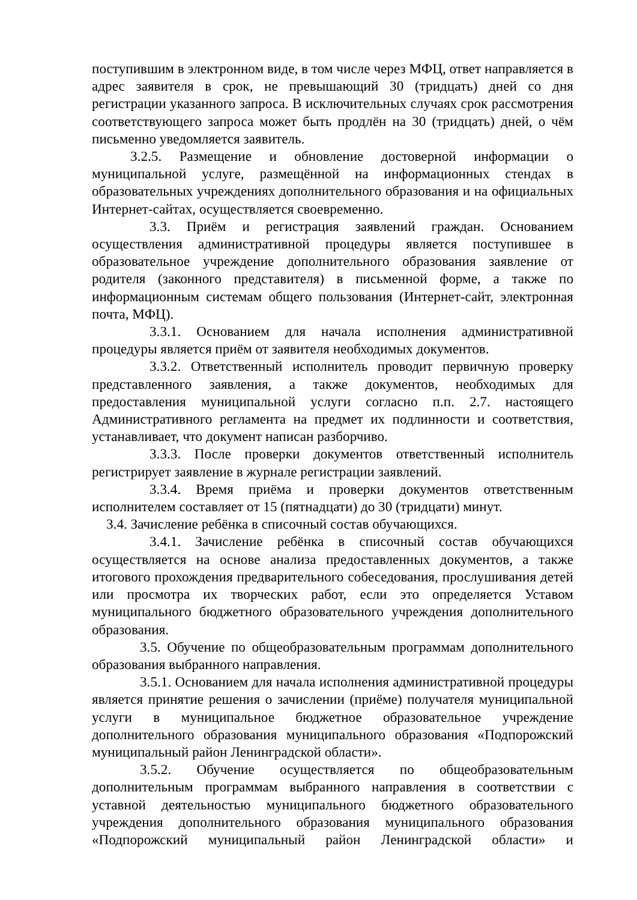поступившим в электронном виде, в том числе через МФЦ, ответ направляется в адрес заявителя в срок, не превышающий 30 (тридцать) дней со дня регистрации указанного запроса. В исключительных случаях срок рассмотрения соответствующего запроса может быть продлён на 30 (тридцать) дней, о чём письменно уведомляется заявитель.
3.2.5. Размещение и обновление достоверной информации о муниципальной услуге, размещённой на информационных стендах в образовательных учреждениях дополнительного образования и на официальных Интернет-сайтах, осуществляется своевременно.
3.3. Приём и регистрация заявлений граждан. Основанием осуществления административной процедуры является поступившее в образовательное учреждение дополнительного образования заявление от родителя (законного представителя) в письменной форме, а также по информационным системам общего пользования (Интернет-сайт, электронная почта, МФЦ).
3.3.1. Основанием для начала исполнения административной процедуры является приём от заявителя необходимых документов.
3.3.2. Ответственный исполнитель проводит первичную проверку представленного заявления, а также документов, необходимых для предоставления муниципальной услуги согласно п.п. 2.7. настоящего Административного регламента на предмет их подлинности и соответствия, устанавливает, что документ написан разборчиво.
3.3.3. После проверки документов ответственный исполнитель регистрирует заявление в журнале регистрации заявлений.
3.3.4. Время приёма и проверки документов ответственным исполнителем составляет от 15 (пятнадцати) до 30 (тридцати) минут.
3.4. Зачисление ребёнка в списочный состав обучающихся.
3.4.1. Зачисление ребёнка в списочный состав обучающихся осуществляется на основе анализа предоставленных документов, а также итогового прохождения предварительного собеседования, прослушивания детей или просмотра их творческих работ, если это определяется Уставом муниципального бюджетного образовательного учреждения дополнительного образования.
3.5. Обучение по общеобразовательным программам дополнительного образования выбранного направления.
3.5.1. Основанием для начала исполнения административной процедуры является принятие решения о зачислении (приёме) получателя муниципальной услуги в муниципальное бюджетное образовательное учреждение дополнительного образования муниципального образования «Подпорожский муниципальный район Ленинградской области».
3.5.2. Обучение осуществляется по общеобразовательным дополнительным программам выбранного направления в соответствии с уставной деятельностью муниципального бюджетного образовательного учреждения дополнительного образования муниципального образования «Подпорожский муниципальный район Ленинградской области» и